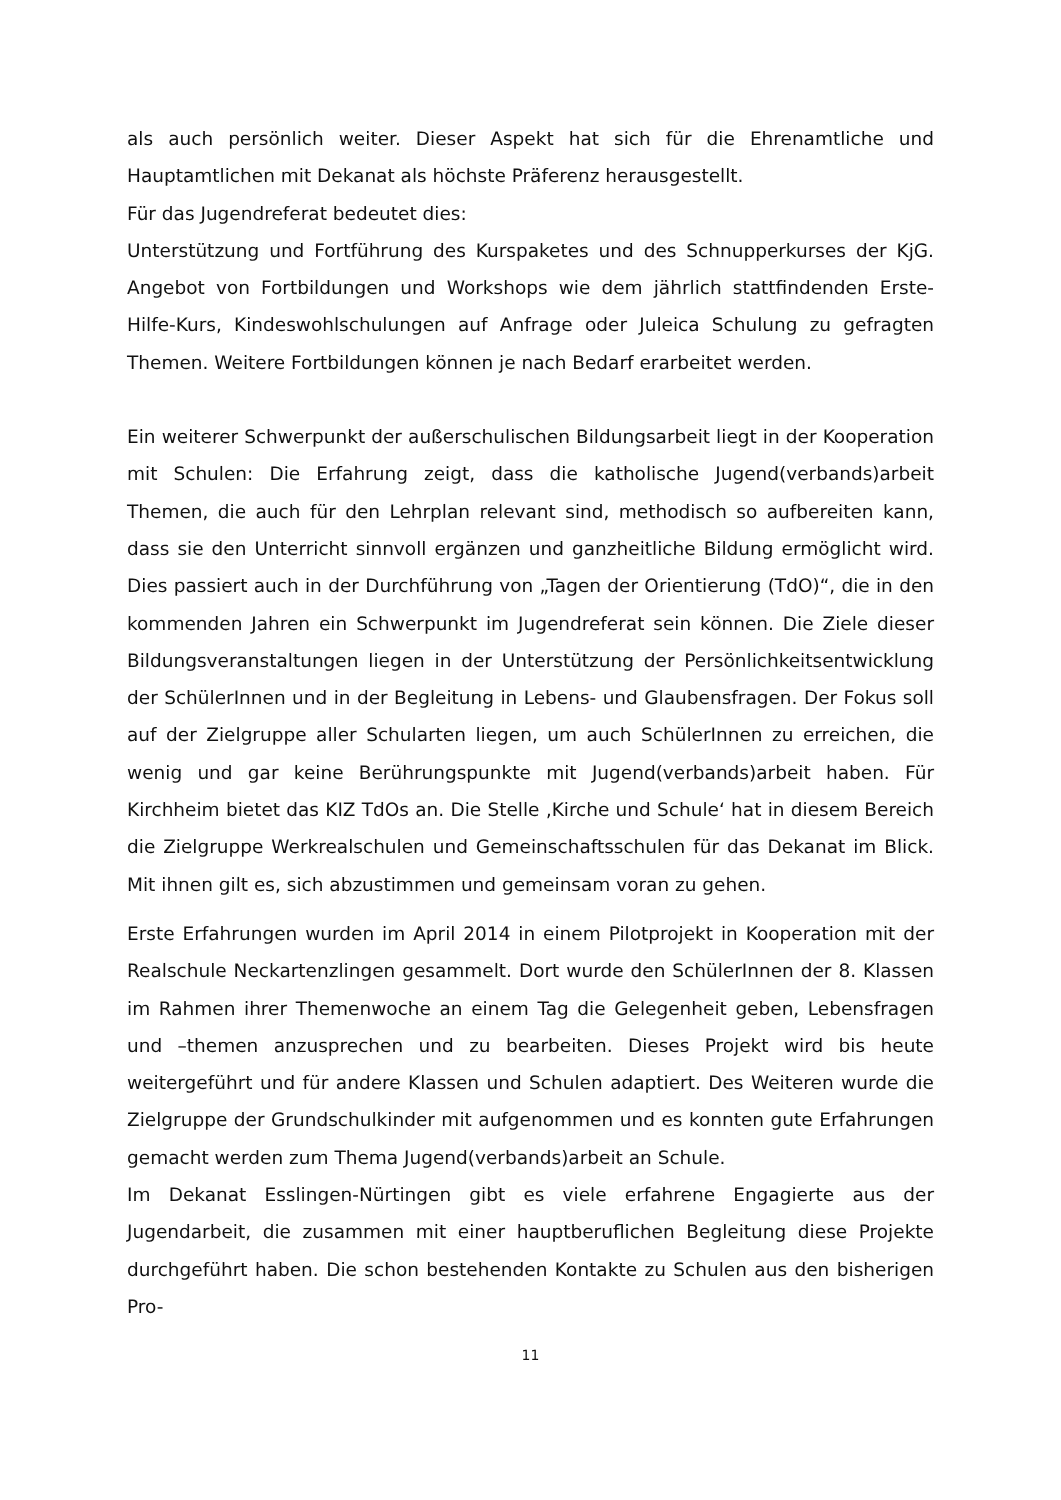als auch persönlich weiter. Dieser Aspekt hat sich für die Ehrenamtliche und Hauptamtlichen mit Dekanat als höchste Präferenz herausgestellt.
Für das Jugendreferat bedeutet dies:
Unterstützung und Fortführung des Kurspaketes und des Schnupperkurses der KjG. Angebot von Fortbildungen und Workshops wie dem jährlich stattfindenden Erste-Hilfe-Kurs, Kindeswohlschulungen auf Anfrage oder Juleica Schulung zu gefragten Themen. Weitere Fortbildungen können je nach Bedarf erarbeitet werden.
Ein weiterer Schwerpunkt der außerschulischen Bildungsarbeit liegt in der Kooperation mit Schulen: Die Erfahrung zeigt, dass die katholische Jugend(verbands)arbeit Themen, die auch für den Lehrplan relevant sind, methodisch so aufbereiten kann, dass sie den Unterricht sinnvoll ergänzen und ganzheitliche Bildung ermöglicht wird. Dies passiert auch in der Durchführung von „Tagen der Orientierung (TdO)“, die in den kommenden Jahren ein Schwerpunkt im Jugendreferat sein können. Die Ziele dieser Bildungsveranstaltungen liegen in der Unterstützung der Persönlichkeitsentwicklung der SchülerInnen und in der Begleitung in Lebens- und Glaubensfragen. Der Fokus soll auf der Zielgruppe aller Schularten liegen, um auch SchülerInnen zu erreichen, die wenig und gar keine Berührungspunkte mit Jugend(verbands)arbeit haben. Für Kirchheim bietet das KIZ TdOs an. Die Stelle ‚Kirche und Schule‘ hat in diesem Bereich die Zielgruppe Werkrealschulen und Gemeinschaftsschulen für das Dekanat im Blick. Mit ihnen gilt es, sich abzustimmen und gemeinsam voran zu gehen.
Erste Erfahrungen wurden im April 2014 in einem Pilotprojekt in Kooperation mit der Realschule Neckartenzlingen gesammelt. Dort wurde den SchülerInnen der 8. Klassen im Rahmen ihrer Themenwoche an einem Tag die Gelegenheit geben, Lebensfragen und –themen anzusprechen und zu bearbeiten. Dieses Projekt wird bis heute weitergeführt und für andere Klassen und Schulen adaptiert. Des Weiteren wurde die Zielgruppe der Grundschulkinder mit aufgenommen und es konnten gute Erfahrungen gemacht werden zum Thema Jugend(verbands)arbeit an Schule.
Im Dekanat Esslingen-Nürtingen gibt es viele erfahrene Engagierte aus der Jugendarbeit, die zusammen mit einer hauptberuflichen Begleitung diese Projekte durchgeführt haben. Die schon bestehenden Kontakte zu Schulen aus den bisherigen Pro-
11